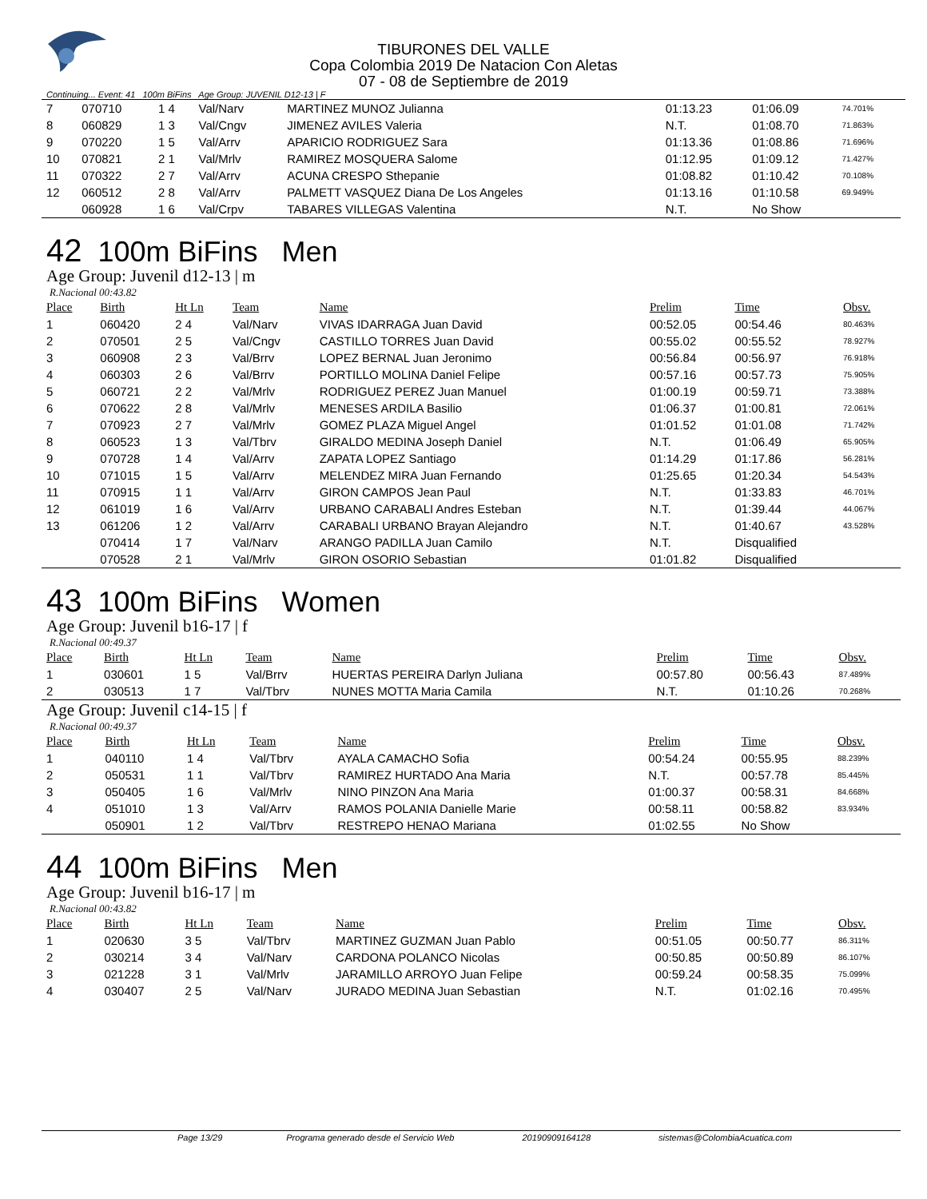TIBURONES DEL VALLE
Copa Colombia 2019 De Natacion Con Aletas
07 - 08 de Septiembre de 2019
Continuing... Event: 41 100m BiFins Age Group: JUVENIL D12-13 | F
| 7 | 070710 | 1 4 | Val/Narv | MARTINEZ MUNOZ Julianna | 01:13.23 | 01:06.09 | 74.701% |
| 8 | 060829 | 1 3 | Val/Cngv | JIMENEZ AVILES Valeria | N.T. | 01:08.70 | 71.863% |
| 9 | 070220 | 1 5 | Val/Arrv | APARICIO RODRIGUEZ Sara | 01:13.36 | 01:08.86 | 71.696% |
| 10 | 070821 | 2 1 | Val/Mrlv | RAMIREZ MOSQUERA Salome | 01:12.95 | 01:09.12 | 71.427% |
| 11 | 070322 | 2 7 | Val/Arrv | ACUNA CRESPO Sthepanie | 01:08.82 | 01:10.42 | 70.108% |
| 12 | 060512 | 2 8 | Val/Arrv | PALMETT VASQUEZ Diana De Los Angeles | 01:13.16 | 01:10.58 | 69.949% |
| | 060928 | 1 6 | Val/Crpv | TABARES VILLEGAS Valentina | N.T. | No Show | |
42 100m BiFins Men
Age Group: Juvenil d12-13 | m
R.Nacional 00:43.82
| Place | Birth | Ht Ln | Team | Name | Prelim | Time | Obsv. |
| --- | --- | --- | --- | --- | --- | --- | --- |
| 1 | 060420 | 2 4 | Val/Narv | VIVAS IDARRAGA Juan David | 00:52.05 | 00:54.46 | 80.463% |
| 2 | 070501 | 2 5 | Val/Cngv | CASTILLO TORRES Juan David | 00:55.02 | 00:55.52 | 78.927% |
| 3 | 060908 | 2 3 | Val/Brrv | LOPEZ BERNAL Juan Jeronimo | 00:56.84 | 00:56.97 | 76.918% |
| 4 | 060303 | 2 6 | Val/Brrv | PORTILLO MOLINA Daniel Felipe | 00:57.16 | 00:57.73 | 75.905% |
| 5 | 060721 | 2 2 | Val/Mrlv | RODRIGUEZ PEREZ Juan Manuel | 01:00.19 | 00:59.71 | 73.388% |
| 6 | 070622 | 2 8 | Val/Mrlv | MENESES ARDILA Basilio | 01:06.37 | 01:00.81 | 72.061% |
| 7 | 070923 | 2 7 | Val/Mrlv | GOMEZ PLAZA Miguel Angel | 01:01.52 | 01:01.08 | 71.742% |
| 8 | 060523 | 1 3 | Val/Tbrv | GIRALDO MEDINA Joseph Daniel | N.T. | 01:06.49 | 65.905% |
| 9 | 070728 | 1 4 | Val/Arrv | ZAPATA LOPEZ Santiago | 01:14.29 | 01:17.86 | 56.281% |
| 10 | 071015 | 1 5 | Val/Arrv | MELENDEZ MIRA Juan Fernando | 01:25.65 | 01:20.34 | 54.543% |
| 11 | 070915 | 1 1 | Val/Arrv | GIRON CAMPOS Jean Paul | N.T. | 01:33.83 | 46.701% |
| 12 | 061019 | 1 6 | Val/Arrv | URBANO CARABALI Andres Esteban | N.T. | 01:39.44 | 44.067% |
| 13 | 061206 | 1 2 | Val/Arrv | CARABALI URBANO Brayan Alejandro | N.T. | 01:40.67 | 43.528% |
| | 070414 | 1 7 | Val/Narv | ARANGO PADILLA Juan Camilo | N.T. | Disqualified | |
| | 070528 | 2 1 | Val/Mrlv | GIRON OSORIO Sebastian | 01:01.82 | Disqualified | |
43 100m BiFins Women
Age Group: Juvenil b16-17 | f
R.Nacional 00:49.37
| Place | Birth | Ht Ln | Team | Name | Prelim | Time | Obsv. |
| --- | --- | --- | --- | --- | --- | --- | --- |
| 1 | 030601 | 1 5 | Val/Brrv | HUERTAS PEREIRA Darlyn Juliana | 00:57.80 | 00:56.43 | 87.489% |
| 2 | 030513 | 1 7 | Val/Tbrv | NUNES MOTTA Maria Camila | N.T. | 01:10.26 | 70.268% |
Age Group: Juvenil c14-15 | f
R.Nacional 00:49.37
| Place | Birth | Ht Ln | Team | Name | Prelim | Time | Obsv. |
| --- | --- | --- | --- | --- | --- | --- | --- |
| 1 | 040110 | 1 4 | Val/Tbrv | AYALA CAMACHO Sofia | 00:54.24 | 00:55.95 | 88.239% |
| 2 | 050531 | 1 1 | Val/Tbrv | RAMIREZ HURTADO Ana Maria | N.T. | 00:57.78 | 85.445% |
| 3 | 050405 | 1 6 | Val/Mrlv | NINO PINZON Ana Maria | 01:00.37 | 00:58.31 | 84.668% |
| 4 | 051010 | 1 3 | Val/Arrv | RAMOS POLANIA Danielle Marie | 00:58.11 | 00:58.82 | 83.934% |
| | 050901 | 1 2 | Val/Tbrv | RESTREPO HENAO Mariana | 01:02.55 | No Show | |
44 100m BiFins Men
Age Group: Juvenil b16-17 | m
R.Nacional 00:43.82
| Place | Birth | Ht Ln | Team | Name | Prelim | Time | Obsv. |
| --- | --- | --- | --- | --- | --- | --- | --- |
| 1 | 020630 | 3 5 | Val/Tbrv | MARTINEZ GUZMAN Juan Pablo | 00:51.05 | 00:50.77 | 86.311% |
| 2 | 030214 | 3 4 | Val/Narv | CARDONA POLANCO Nicolas | 00:50.85 | 00:50.89 | 86.107% |
| 3 | 021228 | 3 1 | Val/Mrlv | JARAMILLO ARROYO Juan Felipe | 00:59.24 | 00:58.35 | 75.099% |
| 4 | 030407 | 2 5 | Val/Narv | JURADO MEDINA Juan Sebastian | N.T. | 01:02.16 | 70.495% |
Page 13/29 Programa generado desde el Servicio Web 20190909164128 sistemas@ColombiaAcuatica.com